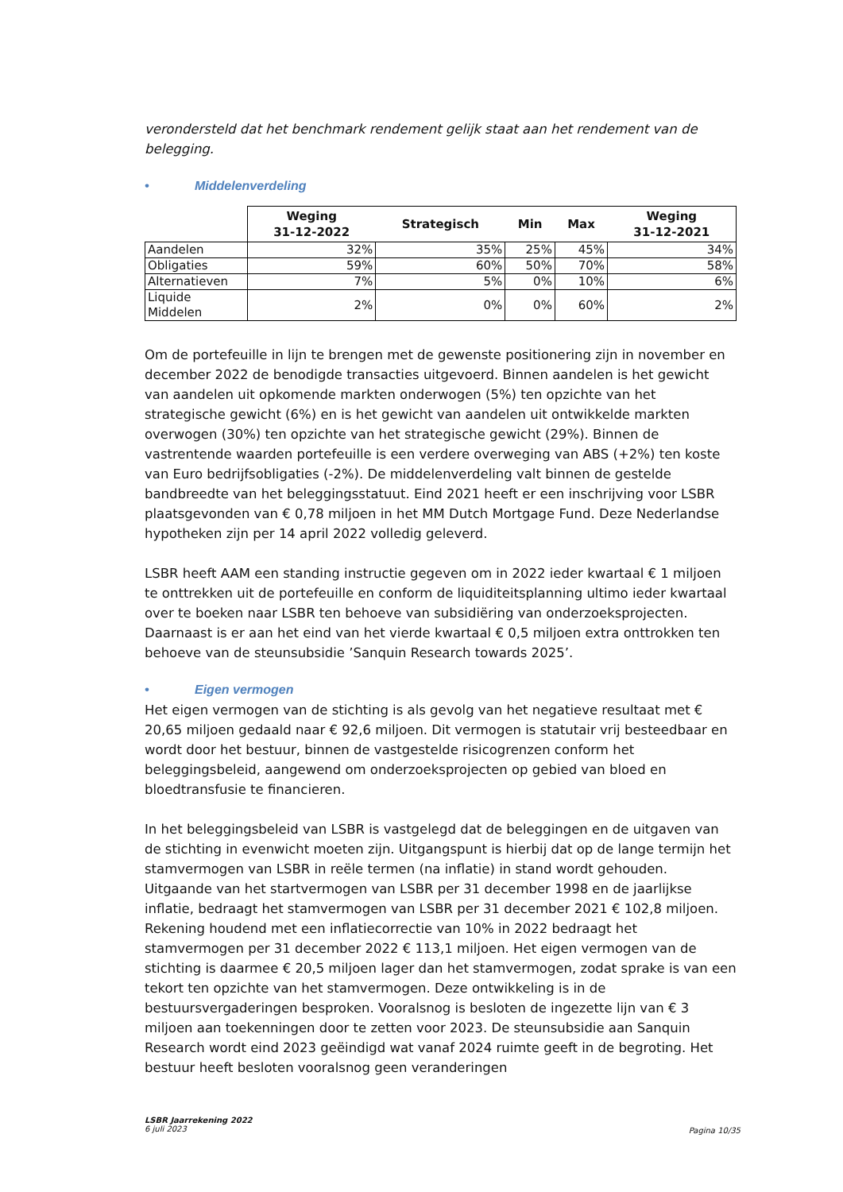verondersteld dat het benchmark rendement gelijk staat aan het rendement van de belegging.
• Middelenverdeling
| | Weging 31-12-2022 | Strategisch | Min | Max | Weging 31-12-2021 |
| --- | --- | --- | --- | --- | --- |
| Aandelen | 32% | 35% | 25% | 45% | 34% |
| Obligaties | 59% | 60% | 50% | 70% | 58% |
| Alternatieven | 7% | 5% | 0% | 10% | 6% |
| Liquide Middelen | 2% | 0% | 0% | 60% | 2% |
Om de portefeuille in lijn te brengen met de gewenste positionering zijn in november en december 2022 de benodigde transacties uitgevoerd. Binnen aandelen is het gewicht van aandelen uit opkomende markten onderwogen (5%) ten opzichte van het strategische gewicht (6%) en is het gewicht van aandelen uit ontwikkelde markten overwogen (30%) ten opzichte van het strategische gewicht (29%). Binnen de vastrentende waarden portefeuille is een verdere overweging van ABS (+2%) ten koste van Euro bedrijfsobligaties (-2%). De middelenverdeling valt binnen de gestelde bandbreedte van het beleggingsstatuut. Eind 2021 heeft er een inschrijving voor LSBR plaatsgevonden van € 0,78 miljoen in het MM Dutch Mortgage Fund. Deze Nederlandse hypotheken zijn per 14 april 2022 volledig geleverd.
LSBR heeft AAM een standing instructie gegeven om in 2022 ieder kwartaal € 1 miljoen te onttrekken uit de portefeuille en conform de liquiditeitsplanning ultimo ieder kwartaal over te boeken naar LSBR ten behoeve van subsidiëring van onderzoeksprojecten. Daarnaast is er aan het eind van het vierde kwartaal € 0,5 miljoen extra onttrokken ten behoeve van de steunsubsidie ’Sanquin Research towards 2025’.
• Eigen vermogen
Het eigen vermogen van de stichting is als gevolg van het negatieve resultaat met € 20,65 miljoen gedaald naar € 92,6 miljoen. Dit vermogen is statutair vrij besteedbaar en wordt door het bestuur, binnen de vastgestelde risicogrenzen conform het beleggingsbeleid, aangewend om onderzoeksprojecten op gebied van bloed en bloedtransfusie te financieren.
In het beleggingsbeleid van LSBR is vastgelegd dat de beleggingen en de uitgaven van de stichting in evenwicht moeten zijn. Uitgangspunt is hierbij dat op de lange termijn het stamvermogen van LSBR in reële termen (na inflatie) in stand wordt gehouden. Uitgaande van het startvermogen van LSBR per 31 december 1998 en de jaarlijkse inflatie, bedraagt het stamvermogen van LSBR per 31 december 2021 € 102,8 miljoen. Rekening houdend met een inflatiecorrectie van 10% in 2022 bedraagt het stamvermogen per 31 december 2022 € 113,1 miljoen. Het eigen vermogen van de stichting is daarmee € 20,5 miljoen lager dan het stamvermogen, zodat sprake is van een tekort ten opzichte van het stamvermogen. Deze ontwikkeling is in de bestuursvergaderingen besproken. Vooralsnog is besloten de ingezette lijn van € 3 miljoen aan toekenningen door te zetten voor 2023. De steunsubsidie aan Sanquin Research wordt eind 2023 geëindigd wat vanaf 2024 ruimte geeft in de begroting. Het bestuur heeft besloten vooralsnog geen veranderingen
LSBR Jaarrekening 2022
6 juli 2023
Pagina 10/35